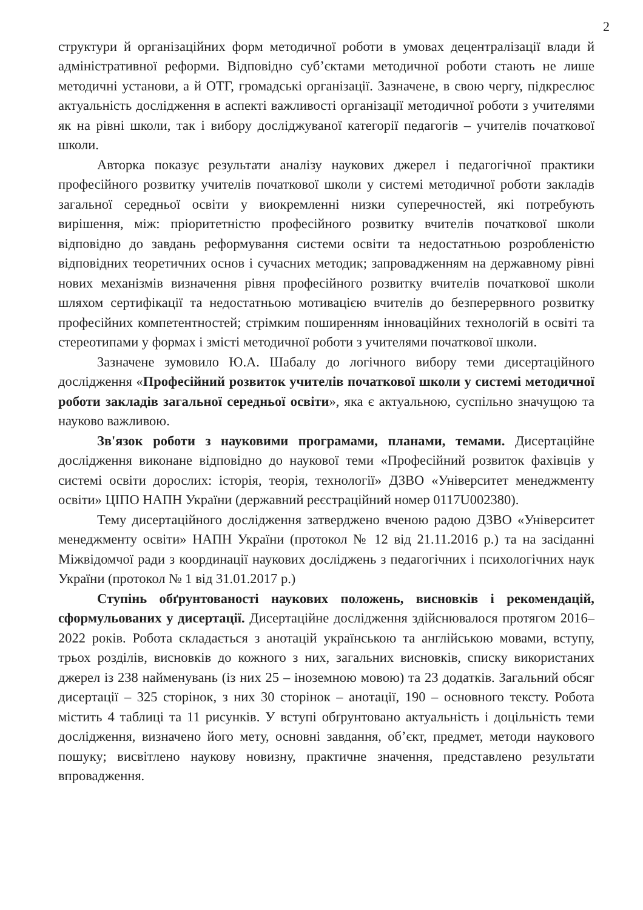2
структури й організаційних форм методичної роботи в умовах децентралізації влади й адміністративної реформи. Відповідно суб’єктами методичної роботи стають не лише методичні установи, а й ОТГ, громадські організації. Зазначене, в свою чергу, підкреслює актуальність дослідження в аспекті важливості організації методичної роботи з учителями як на рівні школи, так і вибору досліджуваної категорії педагогів – учителів початкової школи.
Авторка показує результати аналізу наукових джерел і педагогічної практики професійного розвитку учителів початкової школи у системі методичної роботи закладів загальної середньої освіти у виокремленні низки суперечностей, які потребують вирішення, між: пріоритетністю професійного розвитку вчителів початкової школи відповідно до завдань реформування системи освіти та недостатньою розробленістю відповідних теоретичних основ і сучасних методик; запровадженням на державному рівні нових механізмів визначення рівня професійного розвитку вчителів початкової школи шляхом сертифікації та недостатньою мотивацією вчителів до безперервного розвитку професійних компетентностей; стрімким поширенням інноваційних технологій в освіті та стереотипами у формах і змісті методичної роботи з учителями початкової школи.
Зазначене зумовило Ю.А. Шабалу до логічного вибору теми дисертаційного дослідження «Професійний розвиток учителів початкової школи у системі методичної роботи закладів загальної середньої освіти», яка є актуальною, суспільно значущою та науково важливою.
Зв'язок роботи з науковими програмами, планами, темами. Дисертаційне дослідження виконане відповідно до наукової теми «Професійний розвиток фахівців у системі освіти дорослих: історія, теорія, технології» ДЗВО «Університет менеджменту освіти» ЦІПО НАПН України (державний реєстраційний номер 0117U002380).
Тему дисертаційного дослідження затверджено вченою радою ДЗВО «Університет менеджменту освіти» НАПН України (протокол № 12 від 21.11.2016 р.) та на засіданні Міжвідомчої ради з координації наукових досліджень з педагогічних і психологічних наук України (протокол № 1 від 31.01.2017 р.)
Ступінь обґрунтованості наукових положень, висновків і рекомендацій, сформульованих у дисертації. Дисертаційне дослідження здійснювалося протягом 2016–2022 років. Робота складається з анотацій українською та англійською мовами, вступу, трьох розділів, висновків до кожного з них, загальних висновків, списку використаних джерел із 238 найменувань (із них 25 – іноземною мовою) та 23 додатків. Загальний обсяг дисертації – 325 сторінок, з них 30 сторінок – анотації, 190 – основного тексту. Робота містить 4 таблиці та 11 рисунків. У вступі обґрунтовано актуальність і доцільність теми дослідження, визначено його мету, основні завдання, об’єкт, предмет, методи наукового пошуку; висвітлено наукову новизну, практичне значення, представлено результати впровадження.